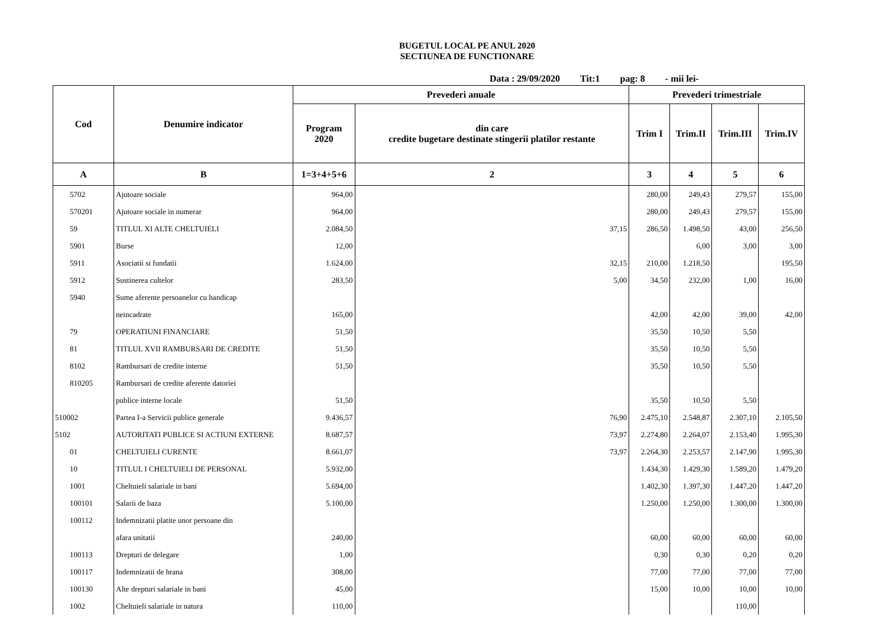BUGETUL LOCAL PE ANUL 2020
SECTIUNEA DE FUNCTIONARE
Data : 29/09/2020 Tit:1 pag: 8 - mii lei-
| Cod | Denumire indicator | Prevederi anuale | | Prevederi trimestriale | | | |
| --- | --- | --- | --- | --- | --- | --- | --- |
| | | Program 2020 | din care credite bugetare destinate stingerii platilor restante | Trim I | Trim.II | Trim.III | Trim.IV |
| A | B | 1=3+4+5+6 | 2 | 3 | 4 | 5 | 6 |
| 5702 | Ajutoare sociale | 964,00 | | 280,00 | 249,43 | 279,57 | 155,00 |
| 570201 | Ajutoare sociale in numerar | 964,00 | | 280,00 | 249,43 | 279,57 | 155,00 |
| 59 | TITLUL XI ALTE CHELTUIELI | 2.084,50 | 37,15 | 286,50 | 1.498,50 | 43,00 | 256,50 |
| 5901 | Burse | 12,00 | | | 6,00 | 3,00 | 3,00 |
| 5911 | Asociatii si fundatii | 1.624,00 | 32,15 | 210,00 | 1.218,50 | | 195,50 |
| 5912 | Sustinerea cultelor | 283,50 | 5,00 | 34,50 | 232,00 | 1,00 | 16,00 |
| 5940 | Sume aferente persoanelor cu handicap | | | | | | |
| | neincadrate | 165,00 | | 42,00 | 42,00 | 39,00 | 42,00 |
| 79 | OPERATIUNI FINANCIARE | 51,50 | | 35,50 | 10,50 | 5,50 | |
| 81 | TITLUL XVII RAMBURSARI DE CREDITE | 51,50 | | 35,50 | 10,50 | 5,50 | |
| 8102 | Rambursari de credite interne | 51,50 | | 35,50 | 10,50 | 5,50 | |
| 810205 | Rambursari de credite aferente datoriei | | | | | | |
| | publice interne locale | 51,50 | | 35,50 | 10,50 | 5,50 | |
| 510002 | Partea I-a Servicii publice generale | 9.436,57 | 76,90 | 2.475,10 | 2.548,87 | 2.307,10 | 2.105,50 |
| 5102 | AUTORITATI PUBLICE SI ACTIUNI EXTERNE | 8.687,57 | 73,97 | 2.274,80 | 2.264,07 | 2.153,40 | 1.995,30 |
| 01 | CHELTUIELI CURENTE | 8.661,07 | 73,97 | 2.264,30 | 2.253,57 | 2.147,90 | 1.995,30 |
| 10 | TITLUL I CHELTUIELI DE PERSONAL | 5.932,00 | | 1.434,30 | 1.429,30 | 1.589,20 | 1.479,20 |
| 1001 | Cheltuieli salariale in bani | 5.694,00 | | 1.402,30 | 1.397,30 | 1.447,20 | 1.447,20 |
| 100101 | Salarii de baza | 5.100,00 | | 1.250,00 | 1.250,00 | 1.300,00 | 1.300,00 |
| 100112 | Indemnizatii platite unor persoane din | | | | | | |
| | afara unitatii | 240,00 | | 60,00 | 60,00 | 60,00 | 60,00 |
| 100113 | Drepturi de delegare | 1,00 | | 0,30 | 0,30 | 0,20 | 0,20 |
| 100117 | Indemnizatii de hrana | 308,00 | | 77,00 | 77,00 | 77,00 | 77,00 |
| 100130 | Alte drepturi salariale in bani | 45,00 | | 15,00 | 10,00 | 10,00 | 10,00 |
| 1002 | Cheltuieli salariale in natura | 110,00 | | | | 110,00 | |